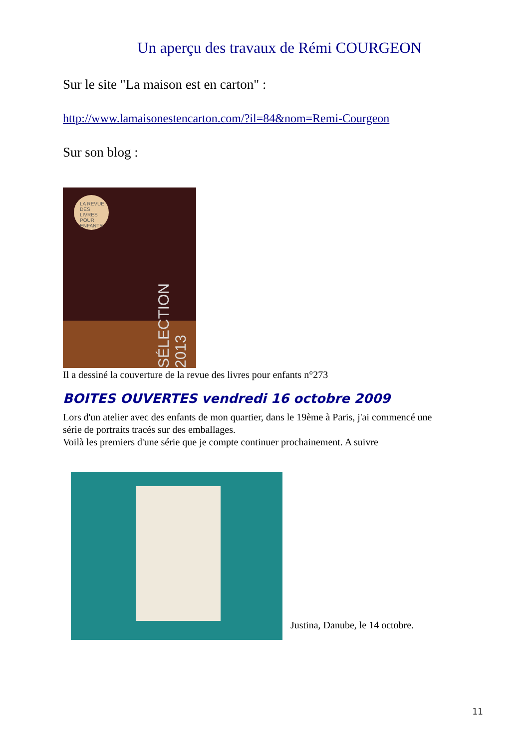Un aperçu des travaux de Rémi COURGEON
Sur le site "La maison est en carton" :
http://www.lamaisonestencarton.com/?il=84&nom=Remi-Courgeon
Sur son blog :
LA REVUE DES LIVRES POUR ENFANTS
SÉLECTION 2013
Il a dessiné la couverture de la revue des livres pour enfants n°273
BOITES OUVERTES vendredi 16 octobre 2009
Lors d'un atelier avec des enfants de mon quartier, dans le 19ème à Paris, j'ai commencé une série de portraits tracés sur des emballages.
Voilà les premiers d'une série que je compte continuer prochainement. A suivre
Justina, Danube, le 14 octobre.
11